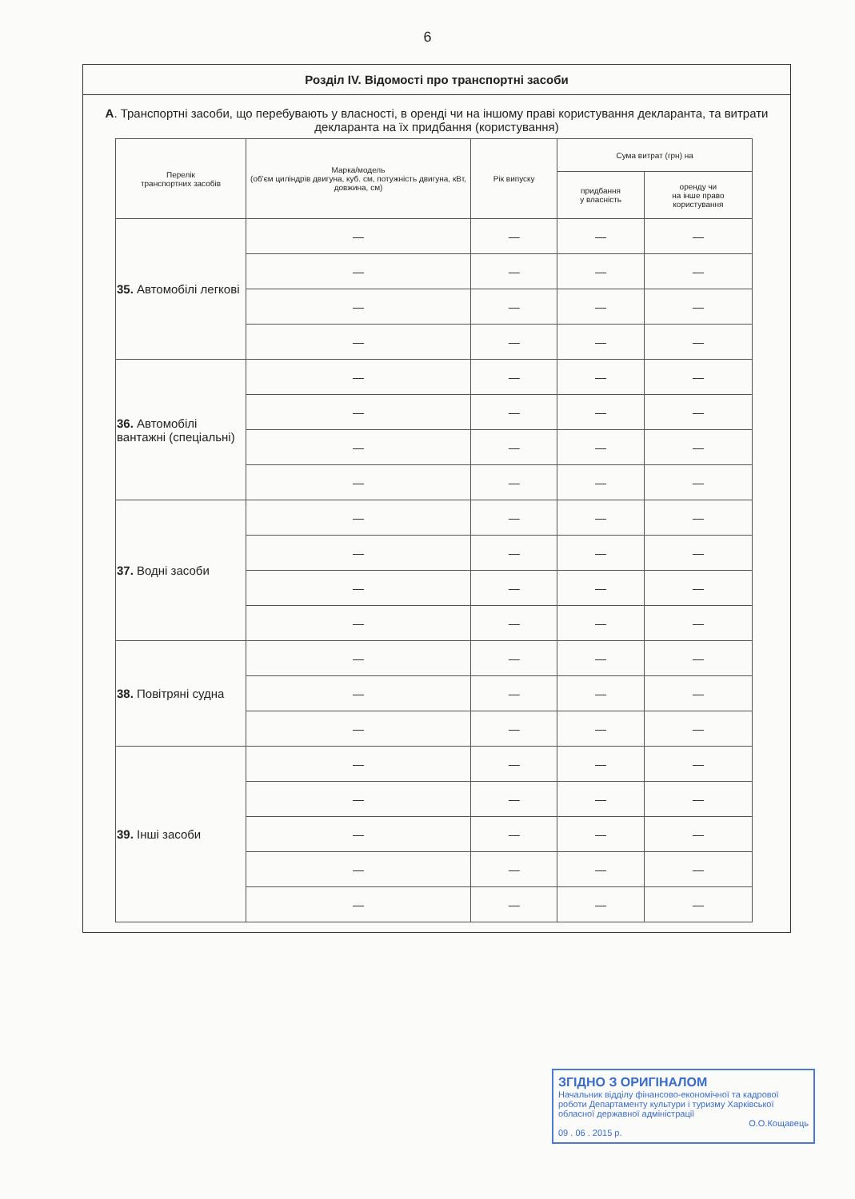6
Розділ IV. Відомості про транспортні засоби
А. Транспортні засоби, що перебувають у власності, в оренді чи на іншому праві користування декларанта, та витрати декларанта на їх придбання (користування)
| Перелік транспортних засобів | Марка/модель (об'єм циліндрів двигуна, куб. см, потужність двигуна, кВт, довжина, см) | Рік випуску | Сума витрат (грн) на | |
| --- | --- | --- | --- | --- |
| | | | придбання у власність | оренду чи на інше право користування |
| 35. Автомобілі легкові | — | — | — | — |
| | — | — | — | — |
| | — | — | — | — |
| | — | — | — | — |
| 36. Автомобілі вантажні (спеціальні) | — | — | — | — |
| | — | — | — | — |
| | — | — | — | — |
| | — | — | — | — |
| 37. Водні засоби | — | — | — | — |
| | — | — | — | — |
| | — | — | — | — |
| | — | — | — | — |
| 38. Повітряні судна | — | — | — | — |
| | — | — | — | — |
| | — | — | — | — |
| 39. Інші засоби | — | — | — | — |
| | — | — | — | — |
| | — | — | — | — |
| | — | — | — | — |
| | — | — | — | — |
ЗГІДНО З ОРИГІНАЛОМ
Начальник відділу фінансово-економічної та кадрової роботи Департаменту культури і туризму Харківської обласної державної адміністрації
О.О.Кощавець
09 . 06 . 2015 р.